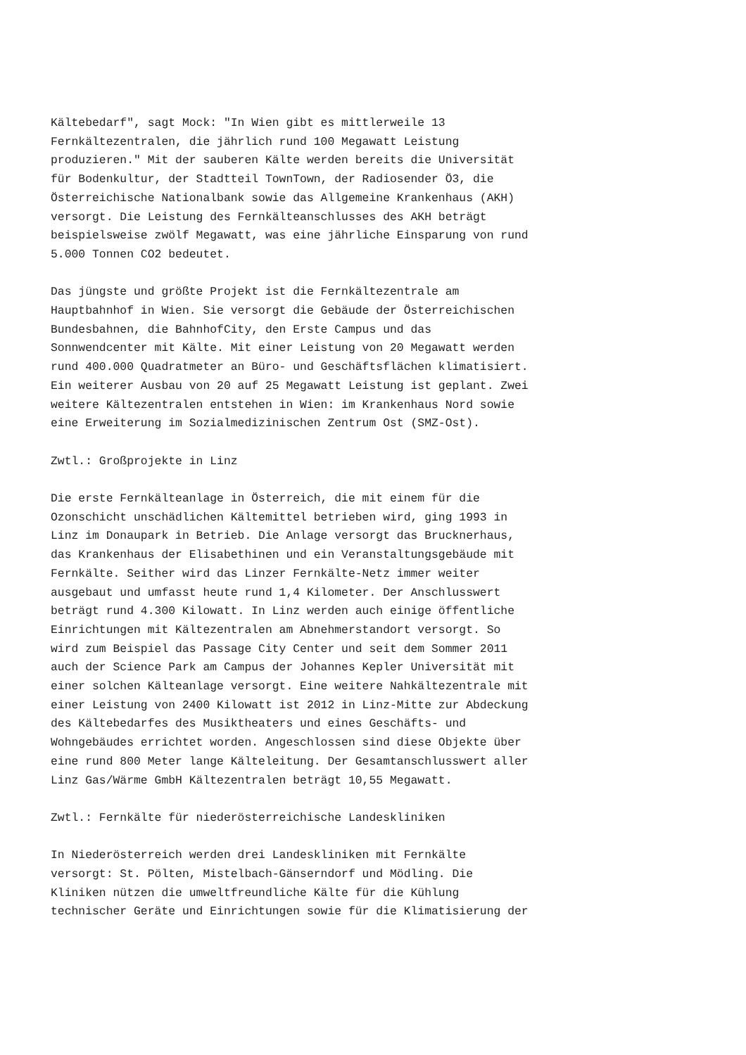Kältebedarf", sagt Mock: "In Wien gibt es mittlerweile 13 Fernkältezentralen, die jährlich rund 100 Megawatt Leistung produzieren." Mit der sauberen Kälte werden bereits die Universität für Bodenkultur, der Stadtteil TownTown, der Radiosender Ö3, die Österreichische Nationalbank sowie das Allgemeine Krankenhaus (AKH) versorgt. Die Leistung des Fernkälteanschlusses des AKH beträgt beispielsweise zwölf Megawatt, was eine jährliche Einsparung von rund 5.000 Tonnen CO2 bedeutet.
Das jüngste und größte Projekt ist die Fernkältezentrale am Hauptbahnhof in Wien. Sie versorgt die Gebäude der Österreichischen Bundesbahnen, die BahnhofCity, den Erste Campus und das Sonnwendcenter mit Kälte. Mit einer Leistung von 20 Megawatt werden rund 400.000 Quadratmeter an Büro- und Geschäftsflächen klimatisiert. Ein weiterer Ausbau von 20 auf 25 Megawatt Leistung ist geplant. Zwei weitere Kältezentralen entstehen in Wien: im Krankenhaus Nord sowie eine Erweiterung im Sozialmedizinischen Zentrum Ost (SMZ-Ost).
Zwtl.: Großprojekte in Linz
Die erste Fernkälteanlage in Österreich, die mit einem für die Ozonschicht unschädlichen Kältemittel betrieben wird, ging 1993 in Linz im Donaupark in Betrieb. Die Anlage versorgt das Brucknerhaus, das Krankenhaus der Elisabethinen und ein Veranstaltungsgebäude mit Fernkälte. Seither wird das Linzer Fernkälte-Netz immer weiter ausgebaut und umfasst heute rund 1,4 Kilometer. Der Anschlusswert beträgt rund 4.300 Kilowatt. In Linz werden auch einige öffentliche Einrichtungen mit Kältezentralen am Abnehmerstandort versorgt. So wird zum Beispiel das Passage City Center und seit dem Sommer 2011 auch der Science Park am Campus der Johannes Kepler Universität mit einer solchen Kälteanlage versorgt. Eine weitere Nahkältezentrale mit einer Leistung von 2400 Kilowatt ist 2012 in Linz-Mitte zur Abdeckung des Kältebedarfes des Musiktheaters und eines Geschäfts- und Wohngebäudes errichtet worden. Angeschlossen sind diese Objekte über eine rund 800 Meter lange Kälteleitung. Der Gesamtanschlusswert aller Linz Gas/Wärme GmbH Kältezentralen beträgt 10,55 Megawatt.
Zwtl.: Fernkälte für niederösterreichische Landeskliniken
In Niederösterreich werden drei Landeskliniken mit Fernkälte versorgt: St. Pölten, Mistelbach-Gänserndorf und Mödling. Die Kliniken nützen die umweltfreundliche Kälte für die Kühlung technischer Geräte und Einrichtungen sowie für die Klimatisierung der